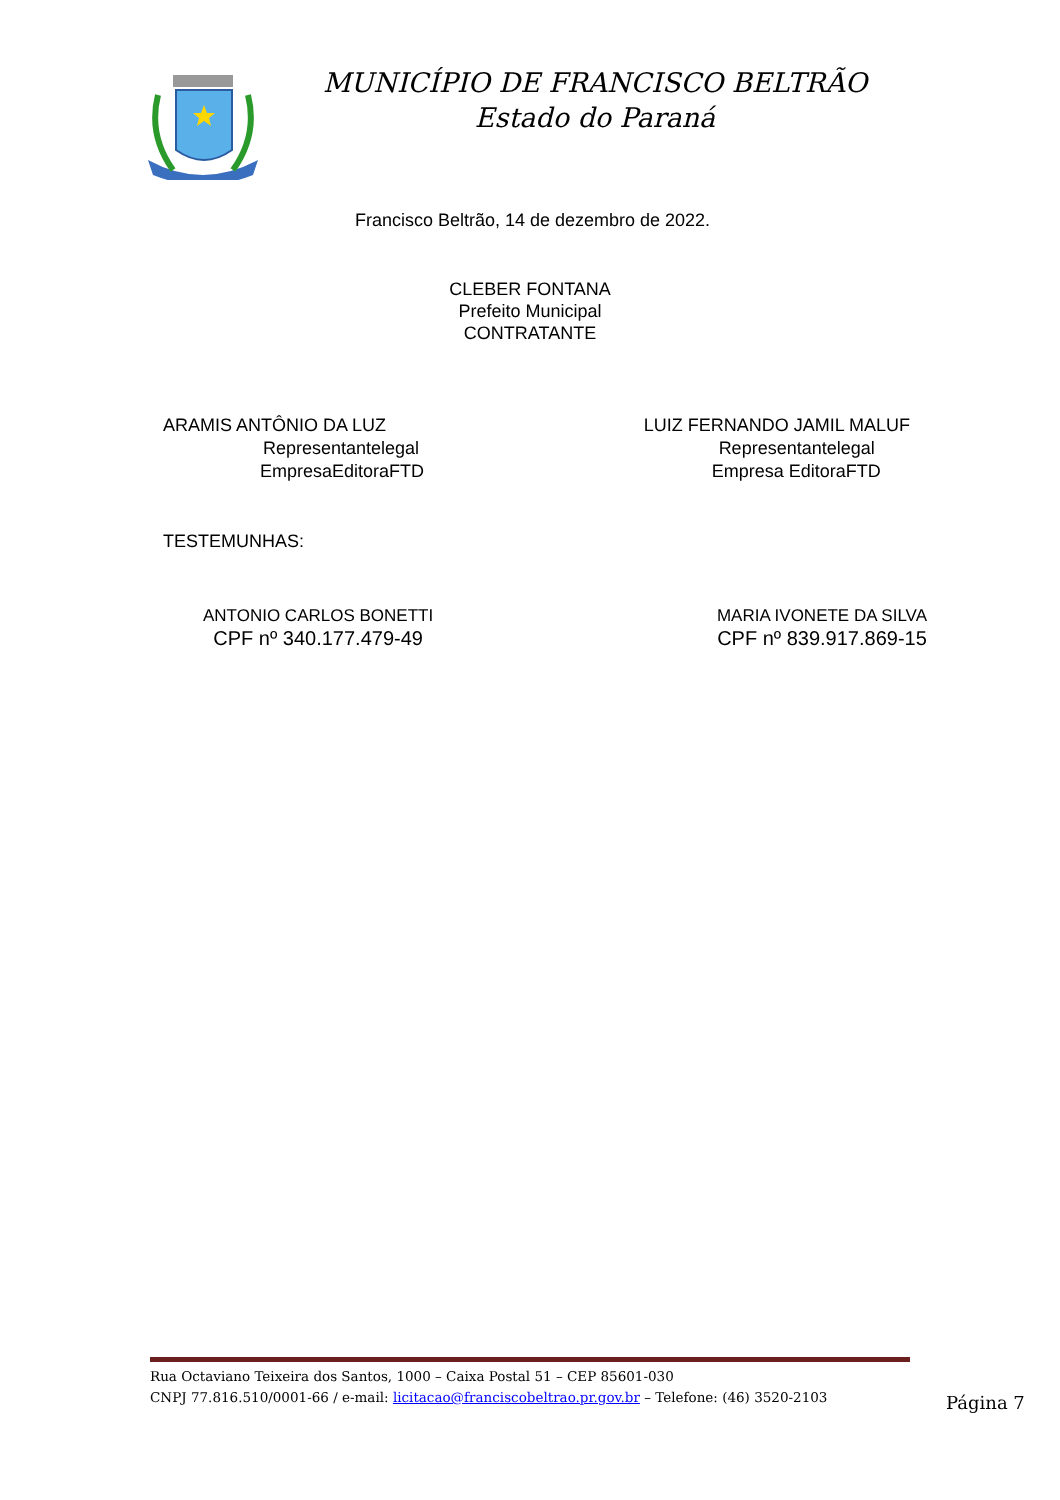MUNICÍPIO DE FRANCISCO BELTRÃO
Estado do Paraná
Francisco Beltrão, 14 de dezembro de 2022.
CLEBER FONTANA
Prefeito Municipal
CONTRATANTE
ARAMIS ANTÔNIO DA LUZ
Representantelegal
EmpresaEditoraFTD
LUIZ FERNANDO JAMIL MALUF
Representantelegal
Empresa EditoraFTD
TESTEMUNHAS:
ANTONIO CARLOS BONETTI
CPF nº 340.177.479-49
MARIA IVONETE DA SILVA
CPF nº 839.917.869-15
Rua Octaviano Teixeira dos Santos, 1000 – Caixa Postal 51 – CEP 85601-030
CNPJ 77.816.510/0001-66 / e-mail: licitacao@franciscobeltrao.pr.gov.br – Telefone: (46) 3520-2103
Página 7